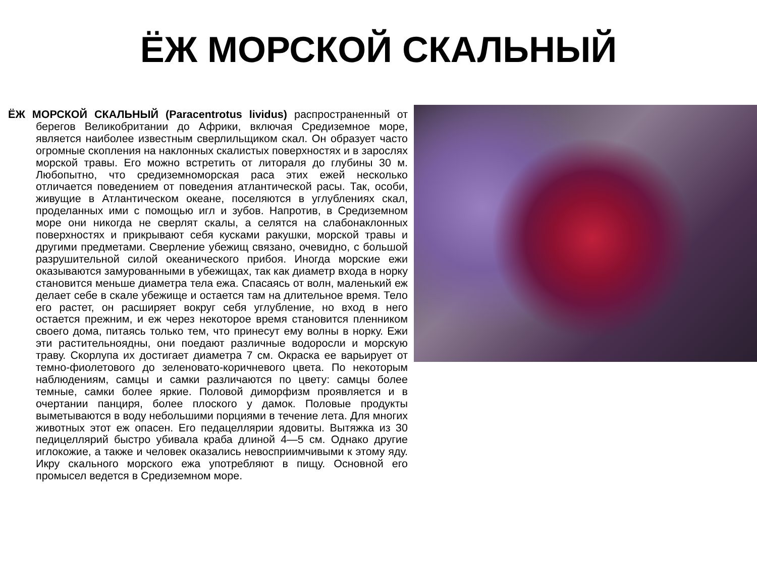ЁЖ МОРСКОЙ СКАЛЬНЫЙ
ЁЖ МОРСКОЙ СКАЛЬНЫЙ (Paracentrotus lividus) распространенный от берегов Великобритании до Африки, включая Средиземное море, является наиболее известным сверлильщиком скал. Он образует часто огромные скопления на наклонных скалистых поверхностях и в зарослях морской травы. Его можно встретить от литораля до глубины 30 м. Любопытно, что средиземноморская раса этих ежей несколько отличается поведением от поведения атлантической расы. Так, особи, живущие в Атлантическом океане, поселяются в углублениях скал, проделанных ими с помощью игл и зубов. Напротив, в Средиземном море они никогда не сверлят скалы, а селятся на слабонаклонных поверхностях и прикрывают себя кусками ракушки, морской травы и другими предметами. Сверление убежищ связано, очевидно, с большой разрушительной силой океанического прибоя. Иногда морские ежи оказываются замурованными в убежищах, так как диаметр входа в норку становится меньше диаметра тела ежа. Спасаясь от волн, маленький еж делает себе в скале убежище и остается там на длительное время. Тело его растет, он расширяет вокруг себя углубление, но вход в него остается прежним, и еж через некоторое время становится пленником своего дома, питаясь только тем, что принесут ему волны в норку. Ежи эти растительноядны, они поедают различные водоросли и морскую траву. Скорлупа их достигает диаметра 7 см. Окраска ее варьирует от темно-фиолетового до зеленовато-коричневого цвета. По некоторым наблюдениям, самцы и самки различаются по цвету: самцы более темные, самки более яркие. Половой диморфизм проявляется и в очертании панциря, более плоского у дамок. Половые продукты выметываются в воду небольшими порциями в течение лета. Для многих животных этот еж опасен. Его педацеллярии ядовиты. Вытяжка из 30 педицеллярий быстро убивала краба длиной 4—5 см. Однако другие иглокожие, а также и человек оказались невосприимчивыми к этому яду. Икру скального морского ежа употребляют в пищу. Основной его промысел ведется в Средиземном море.